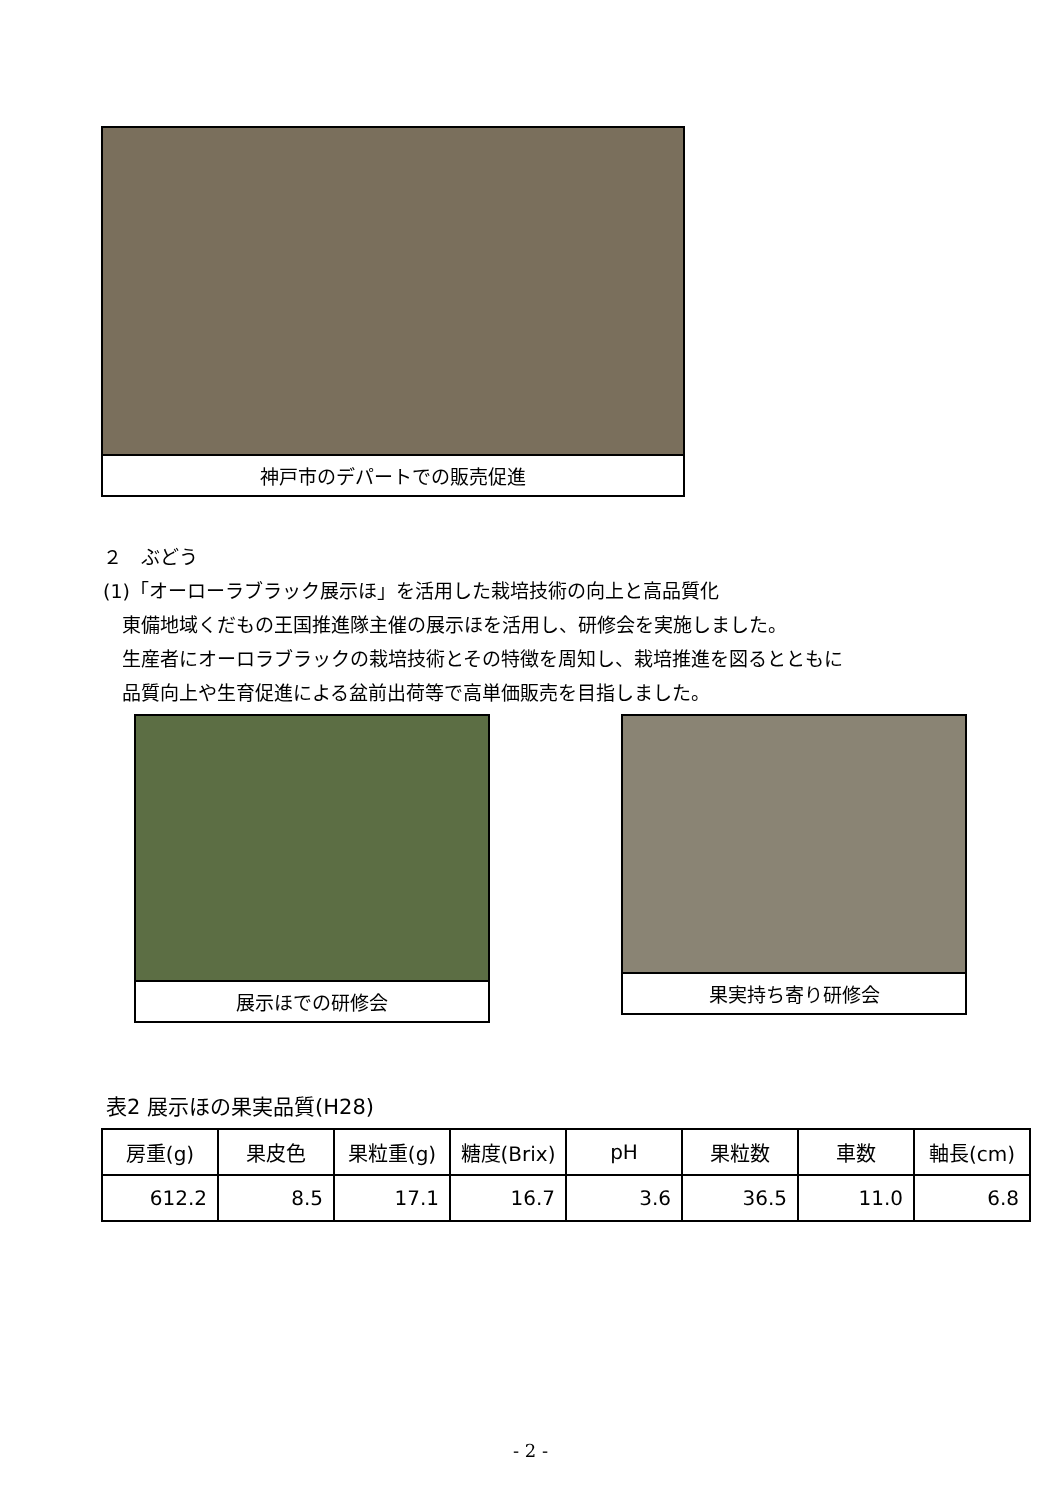神戸市のデパートでの販売促進
２　ぶどう
(1)「オーローラブラック展示ほ」を活用した栽培技術の向上と高品質化
　東備地域くだもの王国推進隊主催の展示ほを活用し、研修会を実施しました。
　生産者にオーロラブラックの栽培技術とその特徴を周知し、栽培推進を図るとともに
　品質向上や生育促進による盆前出荷等で高単価販売を目指しました。
展示ほでの研修会 果実持ち寄り研修会
表2 展示ほの果実品質(H28)
| 房重(g) | 果皮色 | 果粒重(g) | 糖度(Brix) | pH | 果粒数 | 車数 | 軸長(cm) |
| --- | --- | --- | --- | --- | --- | --- | --- |
| 612.2 | 8.5 | 17.1 | 16.7 | 3.6 | 36.5 | 11.0 | 6.8 |
- 2 -